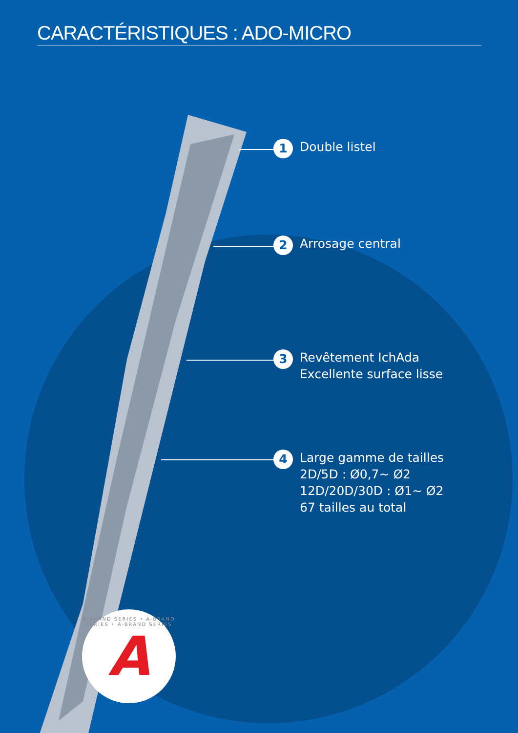CARACTÉRISTIQUES : ADO-MICRO
1
Double listel
2
Arrosage central
3
Revêtement IchAda
Excellente surface lisse
4
Large gamme de tailles
2D/5D : Ø0,7~ Ø2
12D/20D/30D : Ø1~ Ø2
67 tailles au total
A-BRAND SERIES • A-BRAND SERIES • A-BRAND SERIES A